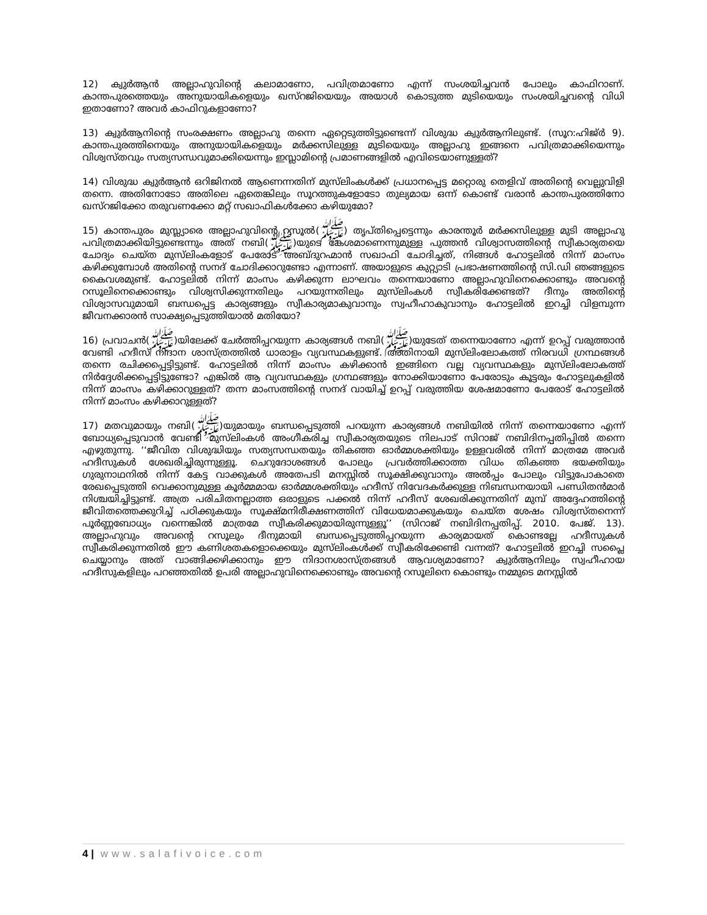12) ക്വുർആൻ അല്ലാഹുവിന്റെ കലാമാണോ, പവിത്രമാണോ എന്ന് സംശയിച്ചവൻ പോലും കാഫിറാണ്. കാന്തപുരത്തെയും അനുയായികളെയും ഖസ്റജിയെയും അയാൾ കൊടുത്ത മുടിയെയും സംശയിച്ചവന്റെ വിധി ഇതാണോ? അവർ കാഫിറുകളാണോ?
13) ക്വുർആനിന്റെ സംരക്ഷണം അല്ലാഹു തന്നെ ഏറ്റെടുത്തിട്ടുണ്ടെന്ന് വിശുദ്ധ ക്വുർആനിലുണ്ട്. (സൂറ:ഹിജ്ർ 9). കാന്തപുരത്തിനെയും അനുയായികളെയും മർക്കസിലുള്ള മുടിയെയും അല്ലാഹു ഇങ്ങനെ പവിത്രമാക്കിയെന്നും വിശ്വസ്തവും സത്യസന്ധവുമാക്കിയെന്നും ഇസ്ലാമിന്റെ പ്രമാണങ്ങളിൽ എവിടെയാണുള്ളത്?
14) വിശുദ്ധ ക്വുർആൻ ഒറിജിനൽ ആണെന്നതിന് മുസ്‌ലിംകൾക്ക് പ്രധാനപ്പെട്ട മറ്റൊരു തെളിവ് അതിന്റെ വെല്ലുവിളി തന്നെ. അതിനോടോ അതിലെ ഏതെങ്കിലും സൂറത്തുകളോടോ തുല്യമായ ഒന്ന് കൊണ്ട് വരാൻ കാന്തപുരത്തിനോ ഖസ്റജിക്കോ തരുവണക്കോ മറ്റ് സഖാഫികൾക്കോ കഴിയുമോ?
15) കാന്തപുരം മുസ്ല്യാരെ അല്ലാഹുവിന്റെ റസൂൽ(ﷺ) തൃപ്തിപ്പെട്ടെന്നും കാരന്തൂർ മർക്കസിലുള്ള മുടി അല്ലാഹു പവിത്രമാക്കിയിട്ടുണ്ടെന്നും അത് നബി(ﷺ)യുടെ കേശമാണെന്നുമുള്ള പുത്തൻ വിശ്വാസത്തിന്റെ സ്വീകാര്യതയെ ചോദ്യം ചെയ്ത മുസ്‌ലിംകളോട് പേരോട് അബ്ദുറഹ്മാൻ സഖാഫി ചോദിച്ചത്, നിങ്ങൾ ഹോട്ടലിൽ നിന്ന് മാംസം കഴിക്കുമ്പോൾ അതിന്റെ സനദ് ചോദിക്കാറുണ്ടോ എന്നാണ്. അയാളുടെ കുറ്റ്യാടി പ്രഭാഷണത്തിന്റെ സി.ഡി ഞങ്ങളുടെ കൈവശമുണ്ട്. ഹോട്ടലിൽ നിന്ന് മാംസം കഴിക്കുന്ന ലാഘവം തന്നെയാണോ അല്ലാഹുവിനെക്കൊണ്ടും അവന്റെ റസൂലിനെക്കൊണ്ടും വിശ്വസിക്കുന്നതിലും പറയുന്നതിലും മുസ്‌ലിംകൾ സ്വീകരിക്കേണ്ടത്? ദീനും അതിന്റെ വിശ്വാസവുമായി ബന്ധപ്പെട്ട കാര്യങ്ങളും സ്വീകാര്യമാകുവാനും സ്വഹീഹാകുവാനും ഹോട്ടലിൽ ഇറച്ചി വിളമ്പുന്ന ജീവനക്കാരൻ സാക്ഷ്യപ്പെടുത്തിയാൽ മതിയോ?
16) പ്രവാചൻ(ﷺ)യിലേക്ക് ചേർത്തിപ്പറയുന്ന കാര്യങ്ങൾ നബി(ﷺ)യുടേത് തന്നെയാണോ എന്ന് ഉറപ്പ് വരുത്താൻ വേണ്ടി ഹദീസ് നിദാന ശാസ്ത്രത്തിൽ ധാരാളം വ്യവസ്ഥകളുണ്ട്. അതിനായി മുസ്‌ലിംലോകത്ത് നിരവധി ഗ്രന്ഥങ്ങൾ തന്നെ രചിക്കപ്പെട്ടിട്ടുണ്ട്. ഹോട്ടലിൽ നിന്ന് മാംസം കഴിക്കാൻ ഇങ്ങിനെ വല്ല വ്യവസ്ഥകളും മുസ്‌ലിംലോകത്ത് നിർദ്ദേശിക്കപ്പെട്ടിട്ടുണ്ടോ? എങ്കിൽ ആ വ്യവസ്ഥകളും ഗ്രന്ഥങ്ങളും നോക്കിയാണോ പേരോടും കൂട്ടരും ഹോട്ടലുകളിൽ നിന്ന് മാംസം കഴിക്കാറുള്ളത്? തന്ന മാംസത്തിന്റെ സനദ് വായിച്ച് ഉറപ്പ് വരുത്തിയ ശേഷമാണോ പേരോട് ഹോട്ടലിൽ നിന്ന് മാംസം കഴിക്കാറുള്ളത്?
17) മതവുമായും നബി(ﷺ)യുമായും ബന്ധപ്പെടുത്തി പറയുന്ന കാര്യങ്ങൾ നബിയിൽ നിന്ന് തന്നെയാണോ എന്ന് ബോധ്യപ്പെടുവാൻ വേണ്ടി മുസ്‌ലിംകൾ അംഗീകരിച്ച സ്വീകാര്യതയുടെ നിലപാട് സിറാജ് നബിദിനപ്പതിപ്പിൽ തന്നെ എഴുതുന്നു. ‘‘ജീവിത വിശുദ്ധിയും സത്യസന്ധതയും തികഞ്ഞ ഓർമ്മശക്തിയും ഉള്ളവരിൽ നിന്ന് മാത്രമേ അവർ ഹദീസുകൾ ശേഖരിച്ചിരുന്നുള്ളൂ. ചെറുദോശങ്ങൾ പോലും പ്രവർത്തിക്കാത്ത വിധം തികഞ്ഞ ഭയക്തിയും ഗുരുനാഥനിൽ നിന്ന് കേട്ട വാക്കുകൾ അതേപടി മനസ്സിൽ സൂക്ഷിക്കുവാനും അൽപ്പം പോലും വിട്ടുപോകാതെ രേഖപ്പെടുത്തി വെക്കാനുമുള്ള കൂർമ്മമായ ഓർമ്മശക്തിയും ഹദീസ് നിവേദകർക്കുള്ള നിബന്ധനയായി പണ്ഡിതൻമാർ നിശ്ചയിച്ചിട്ടുണ്ട്. അത്ര പരിചിതനല്ലാത്ത ഒരാളുടെ പക്കൽ നിന്ന് ഹദീസ് ശേഖരിക്കുന്നതിന് മുമ്പ് അദ്ദേഹത്തിന്റെ ജീവിതത്തെക്കുറിച്ച് പഠിക്കുകയും സൂക്ഷ്മനിരീക്ഷണത്തിന് വിധേയമാക്കുകയും ചെയ്ത ശേഷം വിശ്വസ്തനെന്ന് പൂർണ്ണബോധ്യം വന്നെങ്കിൽ മാത്രമേ സ്വീകരിക്കുമായിരുന്നുള്ളൂ’’ (സിറാജ് നബിദിനപ്പതിപ്പ്. 2010. പേജ്. 13). അല്ലാഹുവും അവന്റെ റസൂലും ദീനുമായി ബന്ധപ്പെടുത്തിപ്പറയുന്ന കാര്യമായത് കൊണ്ടല്ലേ ഹദീസുകൾ സ്വീകരിക്കുന്നതിൽ ഈ കണിശതകളൊക്കെയും മുസ്‌ലിംകൾക്ക് സ്വീകരിക്കേണ്ടി വന്നത്? ഹോട്ടലിൽ ഇറച്ചി സപ്ലൈ ചെയ്യാനും അത് വാങ്ങിക്കഴിക്കാനും ഈ നിദാനശാസ്ത്രങ്ങൾ ആവശ്യമാണോ? ക്വുർആനിലും സ്വഹീഹായ ഹദീസുകളിലും പറഞ്ഞതിൽ ഉപരി അല്ലാഹുവിനെക്കൊണ്ടും അവന്റെ റസൂലിനെ കൊണ്ടും നമ്മുടെ മനസ്സിൽ
4 | www.salafivoice.com